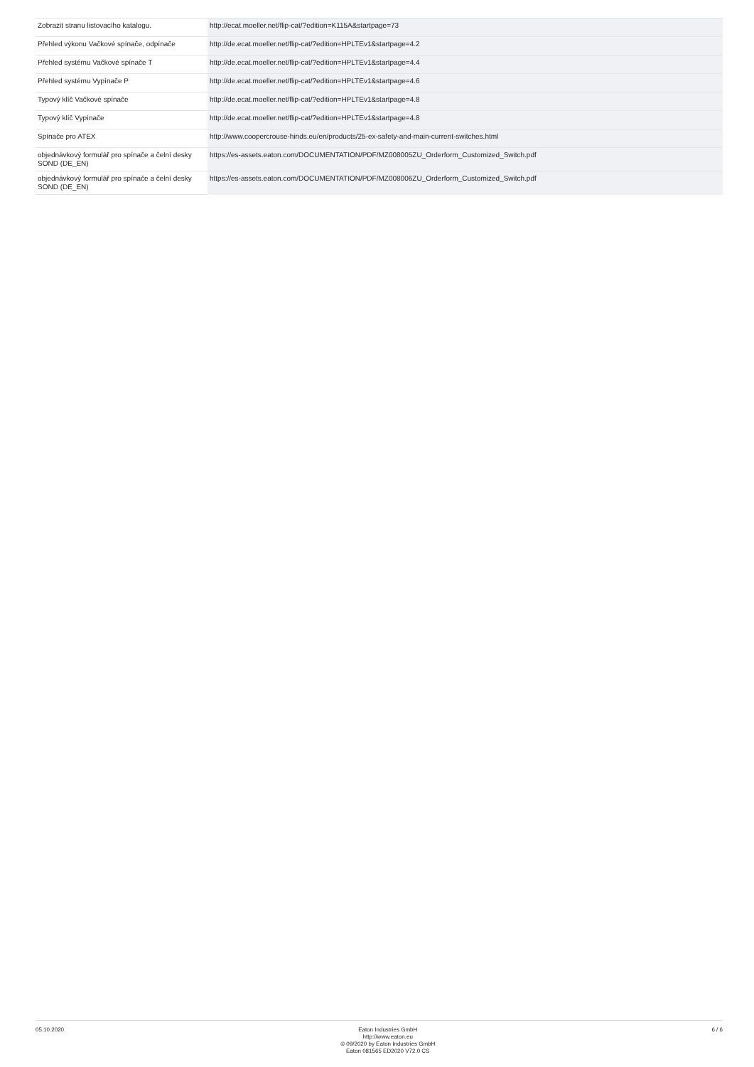| Zobrazit stranu listovacího katalogu. | http://ecat.moeller.net/flip-cat/?edition=K115A&startpage=73 |
| Přehled výkonu Vačkové spínače, odpínače | http://de.ecat.moeller.net/flip-cat/?edition=HPLTEv1&startpage=4.2 |
| Přehled systému Vačkové spínače T | http://de.ecat.moeller.net/flip-cat/?edition=HPLTEv1&startpage=4.4 |
| Přehled systému Vypínače P | http://de.ecat.moeller.net/flip-cat/?edition=HPLTEv1&startpage=4.6 |
| Typový klíč Vačkové spínače | http://de.ecat.moeller.net/flip-cat/?edition=HPLTEv1&startpage=4.8 |
| Typový klíč Vypínače | http://de.ecat.moeller.net/flip-cat/?edition=HPLTEv1&startpage=4.8 |
| Spínače pro ATEX | http://www.coopercrouse-hinds.eu/en/products/25-ex-safety-and-main-current-switches.html |
| objednávkový formulář pro spínače a čelní desky SOND (DE_EN) | https://es-assets.eaton.com/DOCUMENTATION/PDF/MZ008005ZU_Orderform_Customized_Switch.pdf |
| objednávkový formulář pro spínače a čelní desky SOND (DE_EN) | https://es-assets.eaton.com/DOCUMENTATION/PDF/MZ008006ZU_Orderform_Customized_Switch.pdf |
05.10.2020 Eaton Industries GmbH
http://www.eaton.eu
© 09/2020 by Eaton Industries GmbH
Eaton 081565 ED2020 V72.0 CS
6 / 6